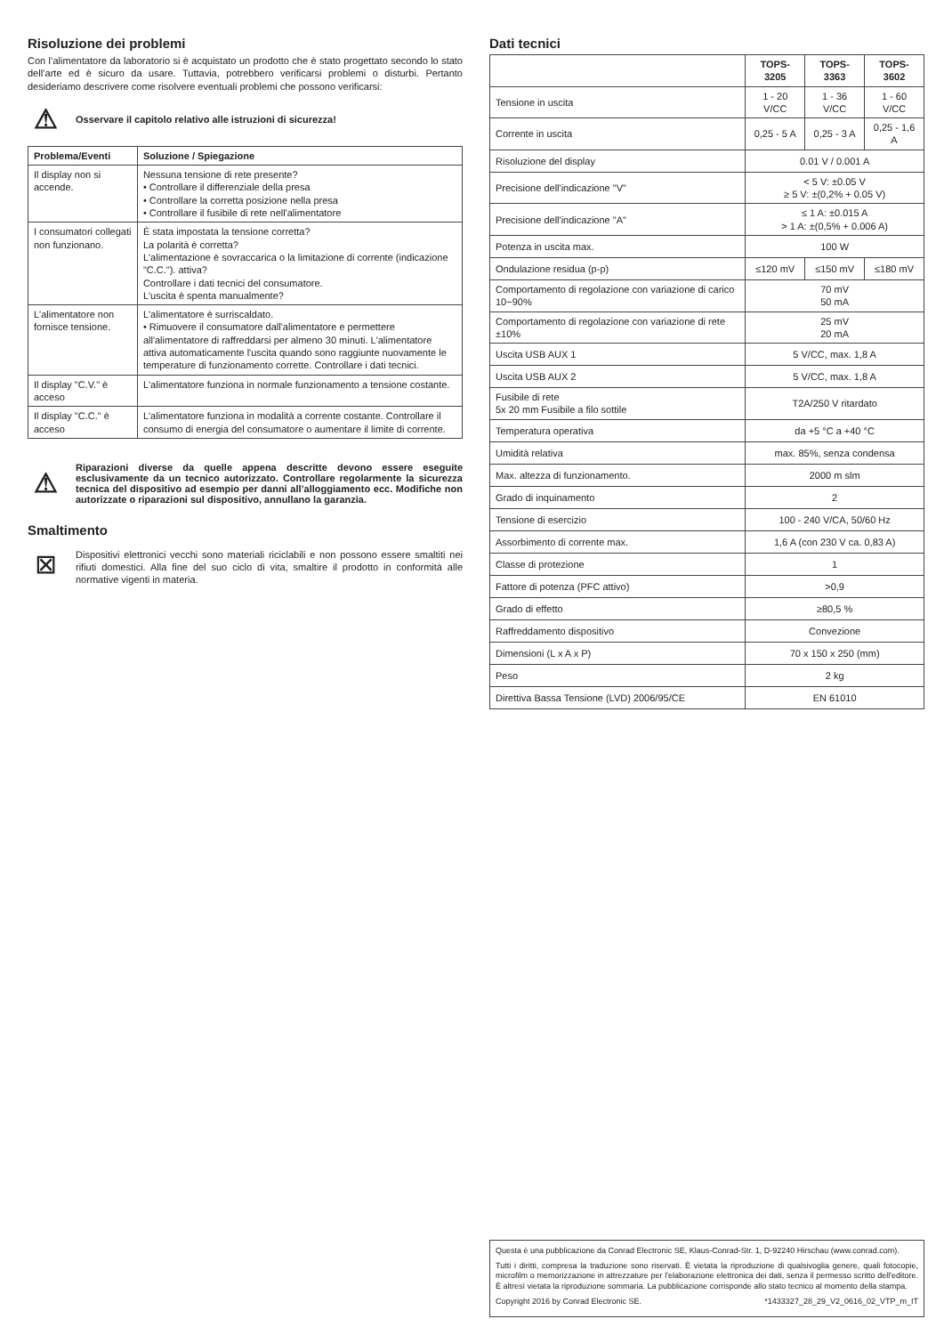Risoluzione dei problemi
Con l’alimentatore da laboratorio si è acquistato un prodotto che è stato progettato secondo lo stato dell’arte ed è sicuro da usare. Tuttavia, potrebbero verificarsi problemi o disturbi. Pertanto desideriamo descrivere come risolvere eventuali problemi che possono verificarsi:
⚠
Osservare il capitolo relativo alle istruzioni di sicurezza!
| Problema/Eventi | Soluzione / Spiegazione |
| --- | --- |
| Il display non si accende. | Nessuna tensione di rete presente? • Controllare il differenziale della presa • Controllare la corretta posizione nella presa • Controllare il fusibile di rete nell'alimentatore |
| I consumatori collegati non funzionano. | È stata impostata la tensione corretta? La polarità è corretta? L'alimentazione è sovraccarica o la limitazione di corrente (indicazione "C.C."). attiva? Controllare i dati tecnici del consumatore. L'uscita è spenta manualmente? |
| L'alimentatore non fornisce tensione. | L'alimentatore è surriscaldato. • Rimuovere il consumatore dall'alimentatore e permettere all'alimentatore di raffreddarsi per almeno 30 minuti. L'alimentatore attiva automaticamente l'uscita quando sono raggiunte nuovamente le temperature di funzionamento corrette. Controllare i dati tecnici. |
| Il display "C.V." è acceso | L'alimentatore funziona in normale funzionamento a tensione costante. |
| Il display "C.C." è acceso | L'alimentatore funziona in modalità a corrente costante. Controllare il consumo di energia del consumatore o aumentare il limite di corrente. |
⚠
Riparazioni diverse da quelle appena descritte devono essere eseguite esclusivamente da un tecnico autorizzato. Controllare regolarmente la sicurezza tecnica del dispositivo ad esempio per danni all’alloggiamento ecc. Modifiche non autorizzate o riparazioni sul dispositivo, annullano la garanzia.
Smaltimento
⊠
Dispositivi elettronici vecchi sono materiali riciclabili e non possono essere smaltiti nei rifiuti domestici. Alla fine del suo ciclo di vita, smaltire il prodotto in conformità alle normative vigenti in materia.
Dati tecnici
| | TOPS-3205 | TOPS-3363 | TOPS-3602 |
| Tensione in uscita | 1 - 20 V/CC | 1 - 36 V/CC | 1 - 60 V/CC |
| Corrente in uscita | 0,25 - 5 A | 0,25 - 3 A | 0,25 - 1,6 A |
| Risoluzione del display | 0.01 V / 0.001 A | | |
| Precisione dell'indicazione "V" | < 5 V: ±0.05 V ≥ 5 V: ±(0,2% + 0.05 V) | | |
| Precisione dell'indicazione "A" | ≤ 1 A: ±0.015 A > 1 A: ±(0,5% + 0.006 A) | | |
| Potenza in uscita max. | 100 W | | |
| Ondulazione residua (p-p) | ≤120 mV | ≤150 mV | ≤180 mV |
| Comportamento di regolazione con variazione di carico 10~90% | 70 mV 50 mA | | |
| Comportamento di regolazione con variazione di rete ±10% | 25 mV 20 mA | | |
| Uscita USB AUX 1 | 5 V/CC, max. 1,8 A | | |
| Uscita USB AUX 2 | 5 V/CC, max. 1,8 A | | |
| Fusibile di rete 5x 20 mm Fusibile a filo sottile | T2A/250 V ritardato | | |
| Temperatura operativa | da +5 °C a +40 °C | | |
| Umidità relativa | max. 85%, senza condensa | | |
| Max. altezza di funzionamento. | 2000 m slm | | |
| Grado di inquinamento | 2 | | |
| Tensione di esercizio | 100 - 240 V/CA, 50/60 Hz | | |
| Assorbimento di corrente max. | 1,6 A (con 230 V ca. 0,83 A) | | |
| Classe di protezione | 1 | | |
| Fattore di potenza (PFC attivo) | >0,9 | | |
| Grado di effetto | ≥80,5 % | | |
| Raffreddamento dispositivo | Convezione | | |
| Dimensioni (L x A x P) | 70 x 150 x 250 (mm) | | |
| Peso | 2 kg | | |
| Direttiva Bassa Tensione (LVD) 2006/95/CE | EN 61010 | | |
Questa è una pubblicazione da Conrad Electronic SE, Klaus-Conrad-Str. 1, D-92240 Hirschau (www.conrad.com).
Tutti i diritti, compresa la traduzione sono riservati. È vietata la riproduzione di qualsivoglia genere, quali fotocopie, microfilm o memorizzazione in attrezzature per l'elaborazione elettronica dei dati, senza il permesso scritto dell'editore. È altresì vietata la riproduzione sommaria. La pubblicazione corrisponde allo stato tecnico al momento della stampa.
Copyright 2016 by Conrad Electronic SE. *1433327_28_29_V2_0616_02_VTP_m_IT